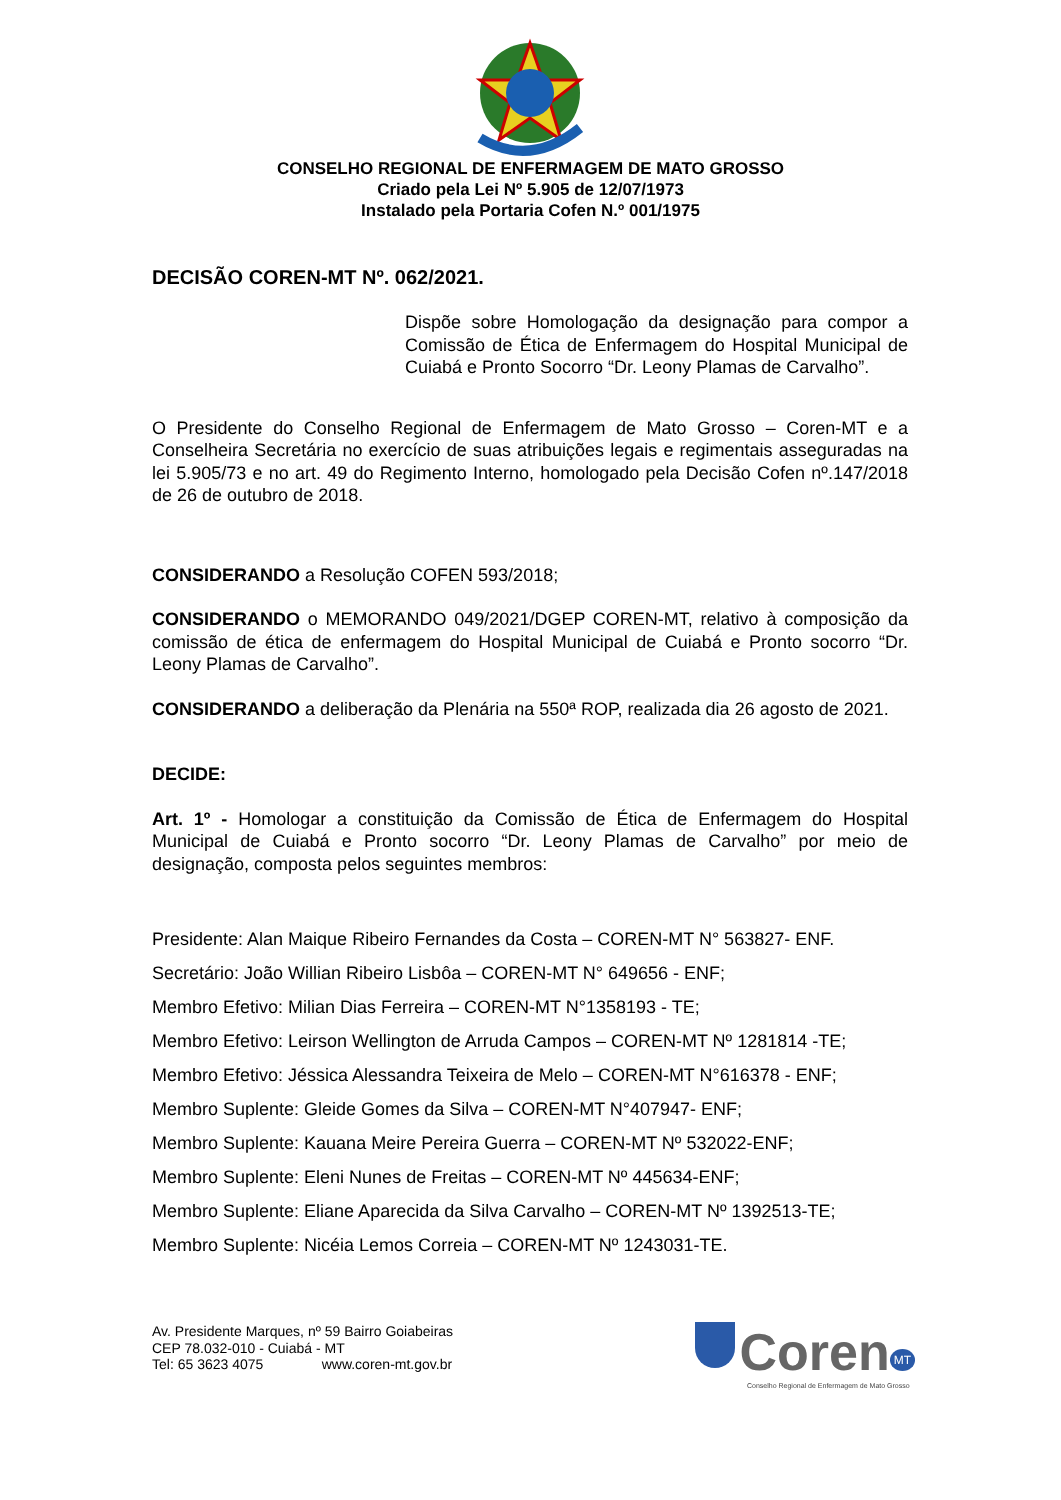CONSELHO REGIONAL DE ENFERMAGEM DE MATO GROSSO
Criado pela Lei Nº 5.905 de 12/07/1973
Instalado pela Portaria Cofen N.º 001/1975
DECISÃO COREN-MT Nº. 062/2021.
Dispõe sobre Homologação da designação para compor a Comissão de Ética de Enfermagem do Hospital Municipal de Cuiabá e Pronto Socorro “Dr. Leony Plamas de Carvalho”.
O Presidente do Conselho Regional de Enfermagem de Mato Grosso – Coren-MT e a Conselheira Secretária no exercício de suas atribuições legais e regimentais asseguradas na lei 5.905/73 e no art. 49 do Regimento Interno, homologado pela Decisão Cofen nº.147/2018 de 26 de outubro de 2018.
CONSIDERANDO a Resolução COFEN 593/2018;
CONSIDERANDO o MEMORANDO 049/2021/DGEP COREN-MT, relativo à composição da comissão de ética de enfermagem do Hospital Municipal de Cuiabá e Pronto socorro “Dr. Leony Plamas de Carvalho”.
CONSIDERANDO a deliberação da Plenária na 550ª ROP, realizada dia 26 agosto de 2021.
DECIDE:
Art. 1º - Homologar a constituição da Comissão de Ética de Enfermagem do Hospital Municipal de Cuiabá e Pronto socorro “Dr. Leony Plamas de Carvalho” por meio de designação, composta pelos seguintes membros:
Presidente: Alan Maique Ribeiro Fernandes da Costa – COREN-MT N° 563827- ENF.
Secretário: João Willian Ribeiro Lisbôa – COREN-MT N° 649656 - ENF;
Membro Efetivo: Milian Dias Ferreira – COREN-MT N°1358193 - TE;
Membro Efetivo: Leirson Wellington de Arruda Campos – COREN-MT Nº 1281814 -TE;
Membro Efetivo: Jéssica Alessandra Teixeira de Melo – COREN-MT N°616378 - ENF;
Membro Suplente: Gleide Gomes da Silva – COREN-MT N°407947- ENF;
Membro Suplente: Kauana Meire Pereira Guerra – COREN-MT Nº 532022-ENF;
Membro Suplente: Eleni Nunes de Freitas – COREN-MT Nº 445634-ENF;
Membro Suplente: Eliane Aparecida da Silva Carvalho – COREN-MT Nº 1392513-TE;
Membro Suplente: Nicéia Lemos Correia – COREN-MT Nº 1243031-TE.
Av. Presidente Marques, nº 59 Bairro Goiabeiras
CEP 78.032-010 - Cuiabá - MT
Tel: 65 3623 4075 www.coren-mt.gov.br
Coren<sup>MT</sup>
Conselho Regional de Enfermagem de Mato Grosso